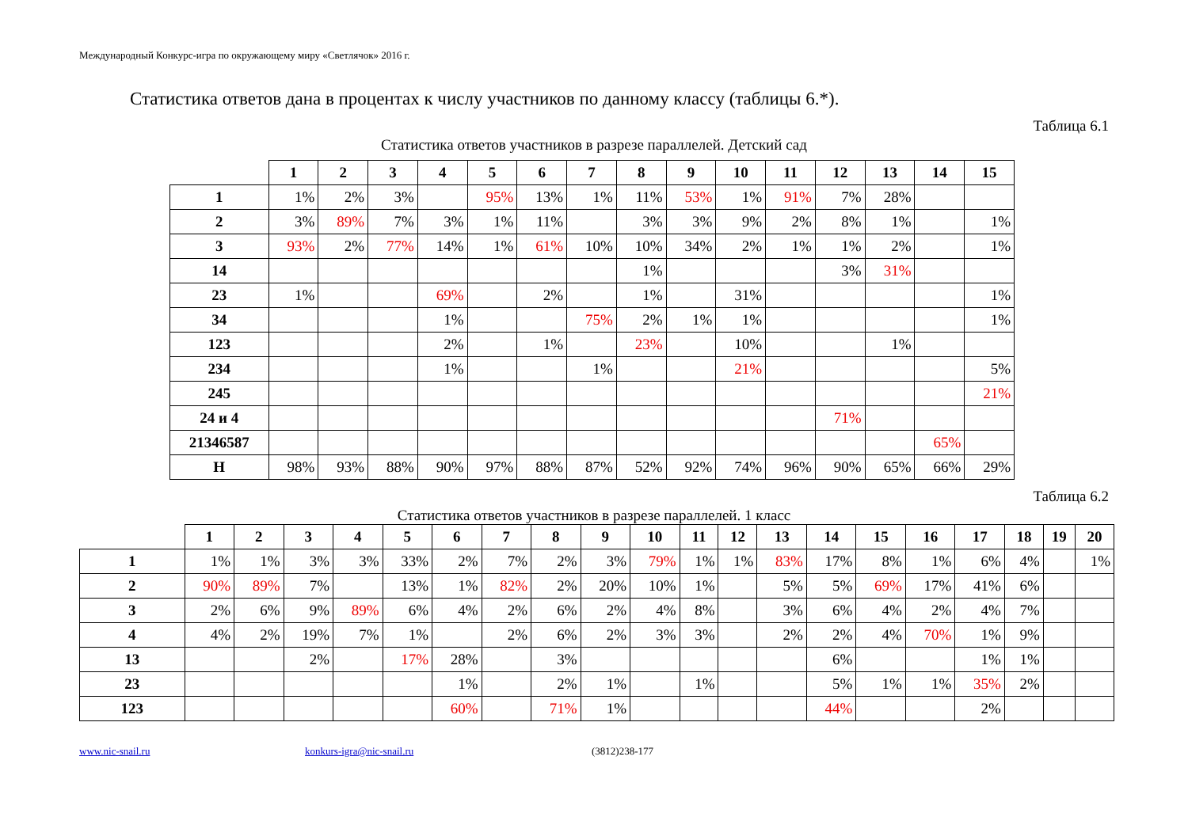Международный Конкурс-игра по окружающему миру «Светлячок» 2016 г.
Статистика ответов дана в процентах к числу участников по данному классу (таблицы 6.*).
Таблица 6.1
Статистика ответов участников в разрезе параллелей. Детский сад
| | 1 | 2 | 3 | 4 | 5 | 6 | 7 | 8 | 9 | 10 | 11 | 12 | 13 | 14 | 15 |
| --- | --- | --- | --- | --- | --- | --- | --- | --- | --- | --- | --- | --- | --- | --- | --- |
| 1 | 1% | 2% | 3% | | 95% | 13% | 1% | 11% | 53% | 1% | 91% | 7% | 28% | | |
| 2 | 3% | 89% | 7% | 3% | 1% | 11% | | 3% | 3% | 9% | 2% | 8% | 1% | | 1% |
| 3 | 93% | 2% | 77% | 14% | 1% | 61% | 10% | 10% | 34% | 2% | 1% | 1% | 2% | | 1% |
| 14 | | | | | | | | 1% | | | | 3% | 31% | | |
| 23 | 1% | | | 69% | | 2% | | 1% | | 31% | | | | | 1% |
| 34 | | | | 1% | | | 75% | 2% | 1% | 1% | | | | | 1% |
| 123 | | | | 2% | | 1% | | 23% | | 10% | | | 1% | | |
| 234 | | | | 1% | | | 1% | | | 21% | | | | | 5% |
| 245 | | | | | | | | | | | | | | | 21% |
| 24 и 4 | | | | | | | | | | | | 71% | | | |
| 21346587 | | | | | | | | | | | | | | 65% | |
| Н | 98% | 93% | 88% | 90% | 97% | 88% | 87% | 52% | 92% | 74% | 96% | 90% | 65% | 66% | 29% |
Таблица 6.2
Статистика ответов участников в разрезе параллелей. 1 класс
| | 1 | 2 | 3 | 4 | 5 | 6 | 7 | 8 | 9 | 10 | 11 | 12 | 13 | 14 | 15 | 16 | 17 | 18 | 19 | 20 |
| --- | --- | --- | --- | --- | --- | --- | --- | --- | --- | --- | --- | --- | --- | --- | --- | --- | --- | --- | --- | --- |
| 1 | 1% | 1% | 3% | 3% | 33% | 2% | 7% | 2% | 3% | 79% | 1% | 1% | 83% | 17% | 8% | 1% | 6% | 4% | | 1% |
| 2 | 90% | 89% | 7% | | 13% | 1% | 82% | 2% | 20% | 10% | 1% | | 5% | 5% | 69% | 17% | 41% | 6% | | |
| 3 | 2% | 6% | 9% | 89% | 6% | 4% | 2% | 6% | 2% | 4% | 8% | | 3% | 6% | 4% | 2% | 4% | 7% | | |
| 4 | 4% | 2% | 19% | 7% | 1% | | 2% | 6% | 2% | 3% | 3% | | 2% | 2% | 4% | 70% | 1% | 9% | | |
| 13 | | | 2% | | 17% | 28% | | 3% | | | | | | 6% | | | 1% | 1% | | |
| 23 | | | | | | 1% | | 2% | 1% | | 1% | | | 5% | 1% | 1% | 35% | 2% | | |
| 123 | | | | | | 60% | | 71% | 1% | | | | | 44% | | | 2% | | | |
www.nic-snail.ru konkurs-igra@nic-snail.ru (3812)238-177